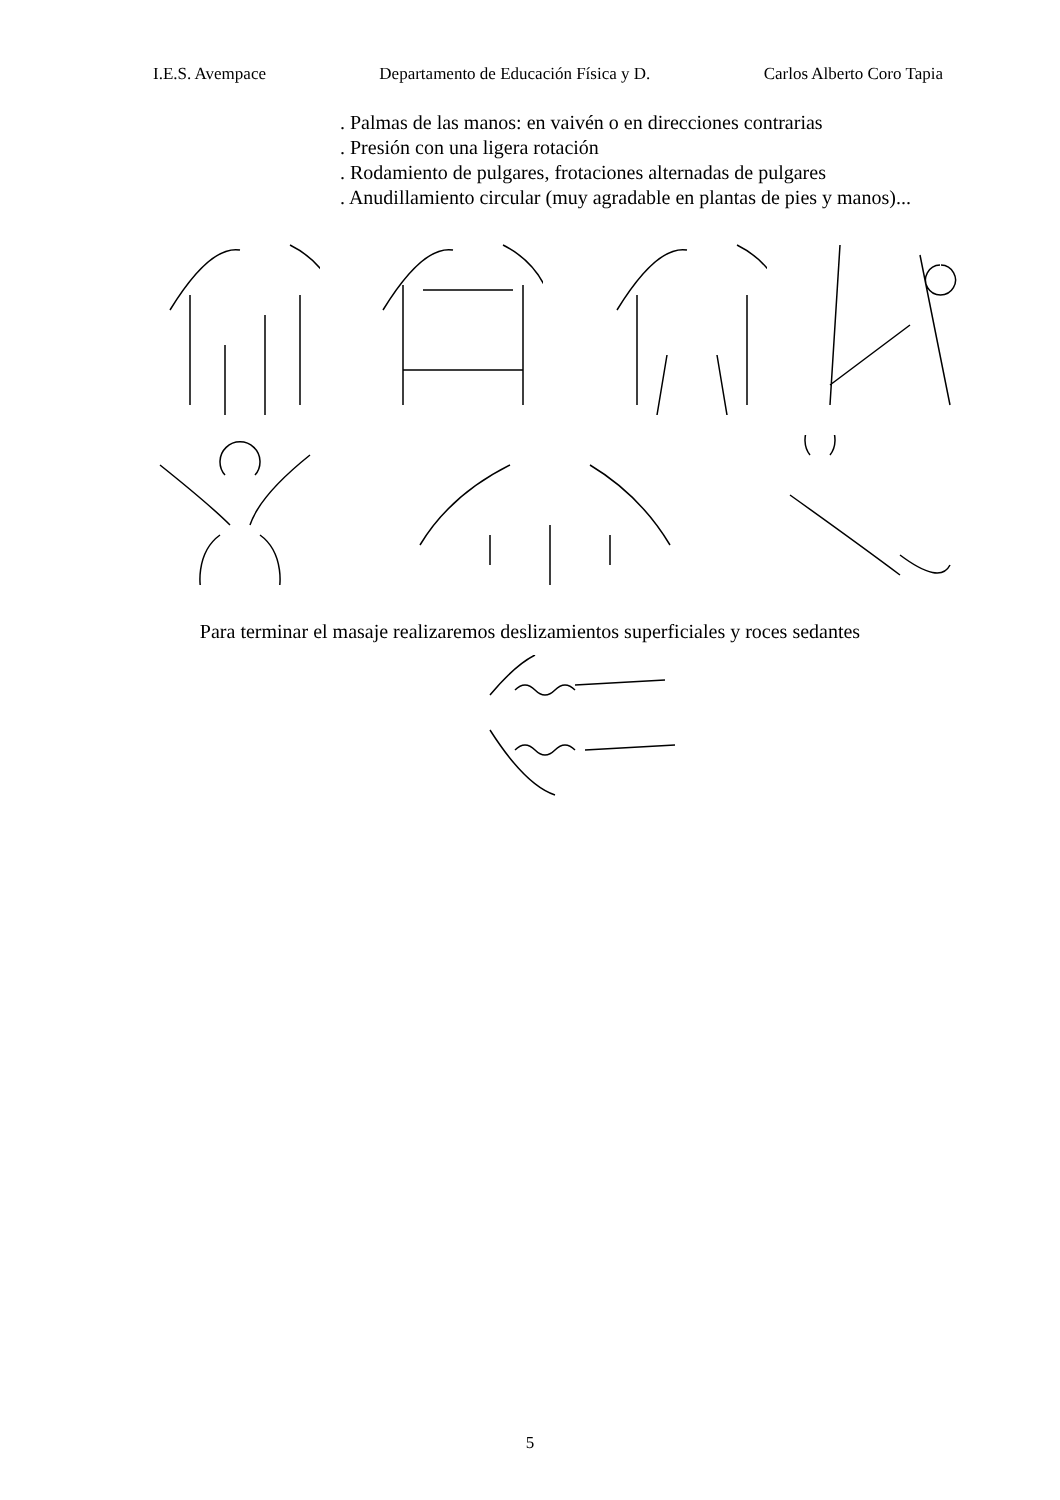I.E.S. Avempace Departamento de Educación Física y D. Carlos Alberto Coro Tapia
. Palmas de las manos: en vaivén o en direcciones contrarias
. Presión con una ligera rotación
. Rodamiento de pulgares, frotaciones alternadas de pulgares
. Anudillamiento circular (muy agradable en plantas de pies y manos)...
Para terminar el masaje realizaremos deslizamientos superficiales y roces sedantes
5